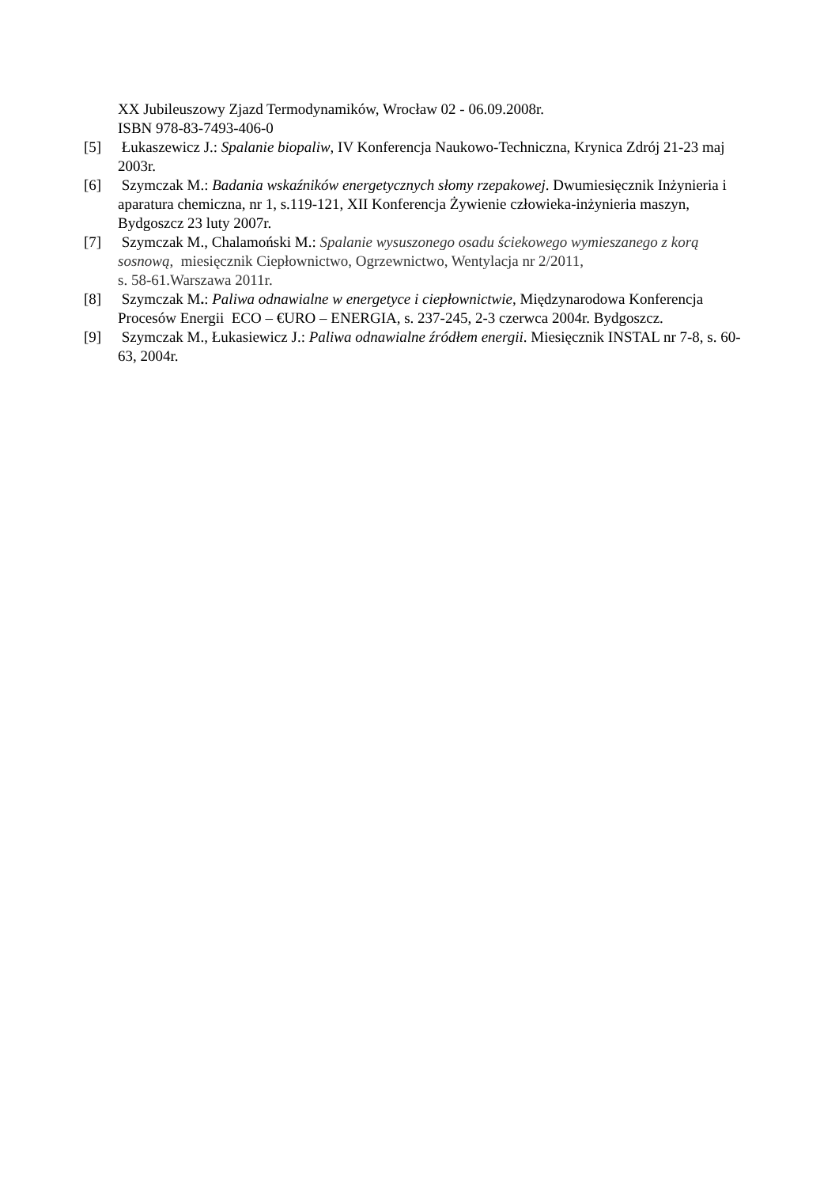XX Jubileuszowy Zjazd Termodynamików, Wrocław 02 - 06.09.2008r.
ISBN 978-83-7493-406-0
[5] Łukaszewicz J.: Spalanie biopaliw, IV Konferencja Naukowo-Techniczna, Krynica Zdrój 21-23 maj 2003r.
[6] Szymczak M.: Badania wskaźników energetycznych słomy rzepakowej. Dwumiesięcznik Inżynieria i aparatura chemiczna, nr 1, s.119-121, XII Konferencja Żywienie człowieka-inżynieria maszyn, Bydgoszcz 23 luty 2007r.
[7] Szymczak M., Chalamoński M.: Spalanie wysuszonego osadu ściekowego wymieszanego z korą sosnową, miesięcznik Ciepłownictwo, Ogrzewnictwo, Wentylacja nr 2/2011,
s. 58-61.Warszawa 2011r.
[8] Szymczak M.: Paliwa odnawialne w energetyce i ciepłownictwie, Międzynarodowa Konferencja Procesów Energii ECO – €URO – ENERGIA, s. 237-245, 2-3 czerwca 2004r. Bydgoszcz.
[9] Szymczak M., Łukasiewicz J.: Paliwa odnawialne źródłem energii. Miesięcznik INSTAL nr 7-8, s. 60-63, 2004r.